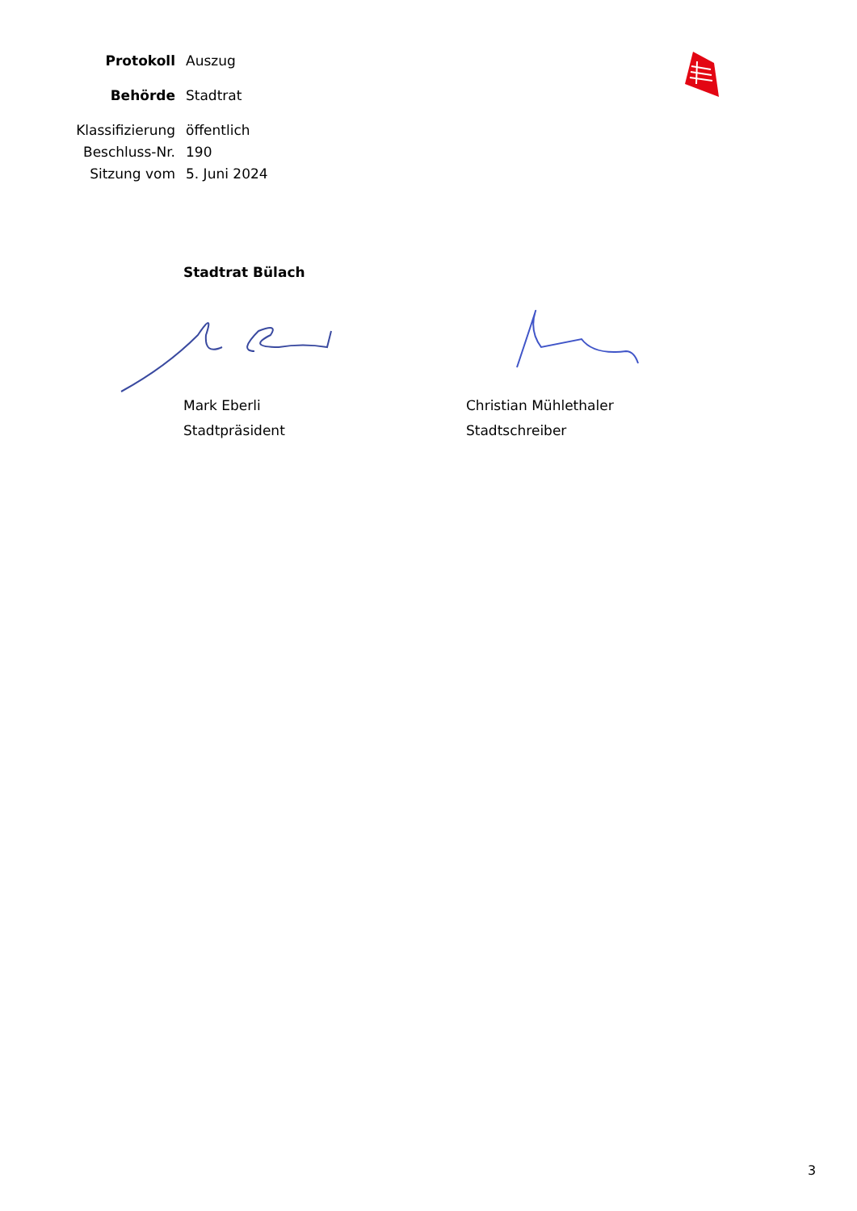Protokoll Auszug
Behörde Stadtrat
Klassifizierung öffentlich
Beschluss-Nr. 190
Sitzung vom 5. Juni 2024
Stadtrat Bülach
Mark Eberli
Stadtpräsident
Christian Mühlethaler
Stadtschreiber
3